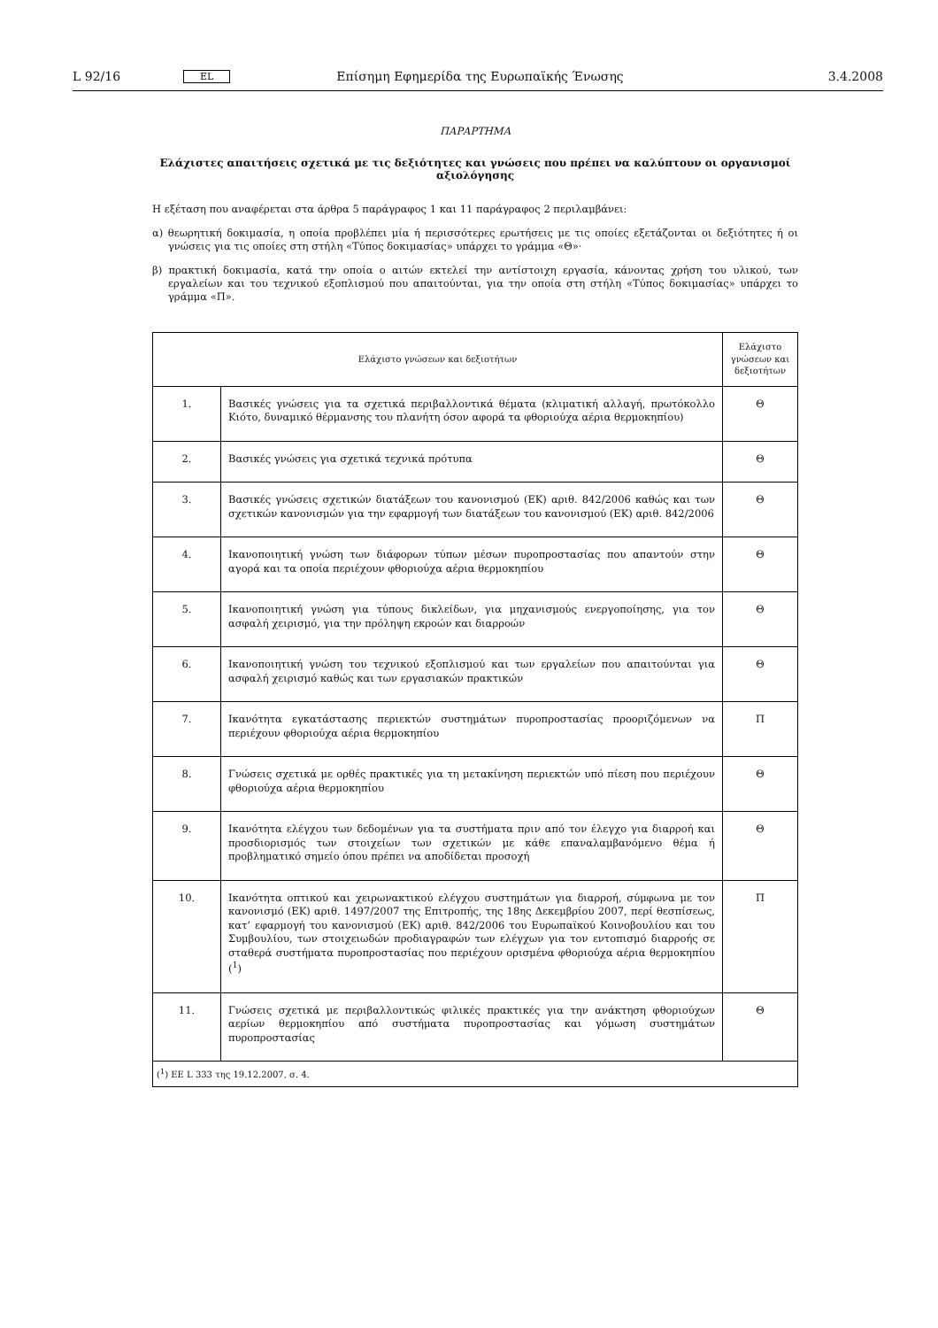L 92/16 EL Επίσημη Εφημερίδα της Ευρωπαϊκής Ένωσης 3.4.2008
ΠΑΡΑΡΤΗΜΑ
Ελάχιστες απαιτήσεις σχετικά με τις δεξιότητες και γνώσεις που πρέπει να καλύπτουν οι οργανισμοί αξιολόγησης
Η εξέταση που αναφέρεται στα άρθρα 5 παράγραφος 1 και 11 παράγραφος 2 περιλαμβάνει:
α) θεωρητική δοκιμασία, η οποία προβλέπει μία ή περισσότερες ερωτήσεις με τις οποίες εξετάζονται οι δεξιότητες ή οι γνώσεις για τις οποίες στη στήλη «Τύπος δοκιμασίας» υπάρχει το γράμμα «Θ»·
β) πρακτική δοκιμασία, κατά την οποία ο αιτών εκτελεί την αντίστοιχη εργασία, κάνοντας χρήση του υλικού, των εργαλείων και του τεχνικού εξοπλισμού που απαιτούνται, για την οποία στη στήλη «Τύπος δοκιμασίας» υπάρχει το γράμμα «Π».
| Ελάχιστο γνώσεων και δεξιοτήτων | | Ελάχιστο γνώσεων και δεξιοτήτων |
| --- | --- | --- |
| 1. | Βασικές γνώσεις για τα σχετικά περιβαλλοντικά θέματα (κλιματική αλλαγή, πρωτόκολλο Κιότο, δυναμικό θέρμανσης του πλανήτη όσον αφορά τα φθοριούχα αέρια θερμοκηπίου) | Θ |
| 2. | Βασικές γνώσεις για σχετικά τεχνικά πρότυπα | Θ |
| 3. | Βασικές γνώσεις σχετικών διατάξεων του κανονισμού (ΕΚ) αριθ. 842/2006 καθώς και των σχετικών κανονισμών για την εφαρμογή των διατάξεων του κανονισμού (ΕΚ) αριθ. 842/2006 | Θ |
| 4. | Ικανοποιητική γνώση των διάφορων τύπων μέσων πυροπροστασίας που απαντούν στην αγορά και τα οποία περιέχουν φθοριούχα αέρια θερμοκηπίου | Θ |
| 5. | Ικανοποιητική γνώση για τύπους δικλείδων, για μηχανισμούς ενεργοποίησης, για τον ασφαλή χειρισμό, για την πρόληψη εκροών και διαρροών | Θ |
| 6. | Ικανοποιητική γνώση του τεχνικού εξοπλισμού και των εργαλείων που απαιτούνται για ασφαλή χειρισμό καθώς και των εργασιακών πρακτικών | Θ |
| 7. | Ικανότητα εγκατάστασης περιεκτών συστημάτων πυροπροστασίας προοριζόμενων να περιέχουν φθοριούχα αέρια θερμοκηπίου | Π |
| 8. | Γνώσεις σχετικά με ορθές πρακτικές για τη μετακίνηση περιεκτών υπό πίεση που περιέχουν φθοριούχα αέρια θερμοκηπίου | Θ |
| 9. | Ικανότητα ελέγχου των δεδομένων για τα συστήματα πριν από τον έλεγχο για διαρροή και προσδιορισμός των στοιχείων των σχετικών με κάθε επαναλαμβανόμενο θέμα ή προβληματικό σημείο όπου πρέπει να αποδίδεται προσοχή | Θ |
| 10. | Ικανότητα οπτικού και χειρωνακτικού ελέγχου συστημάτων για διαρροή, σύμφωνα με τον κανονισμό (ΕΚ) αριθ. 1497/2007 της Επιτροπής, της 18ης Δεκεμβρίου 2007, περί θεσπίσεως, κατ’ εφαρμογή του κανονισμού (ΕΚ) αριθ. 842/2006 του Ευρωπαϊκού Κοινοβουλίου και του Συμβουλίου, των στοιχειωδών προδιαγραφών των ελέγχων για τον εντοπισμό διαρροής σε σταθερά συστήματα πυροπροστασίας που περιέχουν ορισμένα φθοριούχα αέρια θερμοκηπίου (<sup>1</sup>) | Π |
| 11. | Γνώσεις σχετικά με περιβαλλοντικώς φιλικές πρακτικές για την ανάκτηση φθοριούχων αερίων θερμοκηπίου από συστήματα πυροπροστασίας και γόμωση συστημάτων πυροπροστασίας | Θ |
| (<sup>1</sup>) ΕΕ L 333 της 19.12.2007, σ. 4. | | |